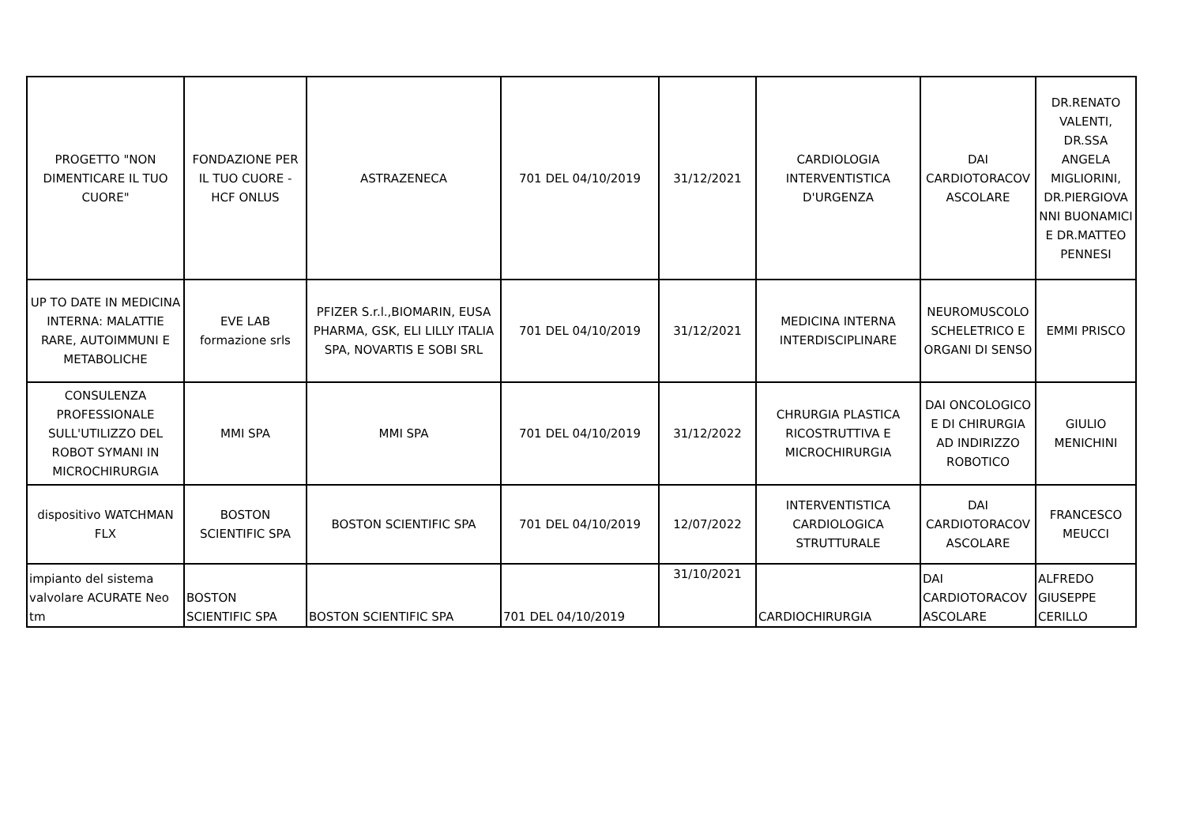| PROGETTO "NON DIMENTICARE IL TUO CUORE" | FONDAZIONE PER IL TUO CUORE - HCF ONLUS | ASTRAZENECA | 701 DEL 04/10/2019 | 31/12/2021 | CARDIOLOGIA INTERVENTISTICA D'URGENZA | DAI CARDIOTORACOV ASCOLARE | DR.RENATO VALENTI, DR.SSA ANGELA MIGLIORINI, DR.PIERGIOVA NNI BUONAMICI E DR.MATTEO PENNESI |
| UP TO DATE IN MEDICINA INTERNA: MALATTIE RARE, AUTOIMMUNI E METABOLICHE | EVE LAB formazione srls | PFIZER S.r.l.,BIOMARIN, EUSA PHARMA, GSK, ELI LILLY ITALIA SPA, NOVARTIS E SOBI SRL | 701 DEL 04/10/2019 | 31/12/2021 | MEDICINA INTERNA INTERDISCIPLINARE | NEUROMUSCOLO SCHELETRICO E ORGANI DI SENSO | EMMI PRISCO |
| CONSULENZA PROFESSIONALE SULL'UTILIZZO DEL ROBOT SYMANI IN MICROCHIRURGIA | MMI SPA | MMI SPA | 701 DEL 04/10/2019 | 31/12/2022 | CHRURGIA PLASTICA RICOSTRUTTIVA E MICROCHIRURGIA | DAI ONCOLOGICO E DI CHIRURGIA AD INDIRIZZO ROBOTICO | GIULIO MENICHINI |
| dispositivo WATCHMAN FLX | BOSTON SCIENTIFIC SPA | BOSTON SCIENTIFIC SPA | 701 DEL 04/10/2019 | 12/07/2022 | INTERVENTISTICA CARDIOLOGICA STRUTTURALE | DAI CARDIOTORACOV ASCOLARE | FRANCESCO MEUCCI |
| impianto del sistema valvolare ACURATE Neo tm | BOSTON SCIENTIFIC SPA | BOSTON SCIENTIFIC SPA | 701 DEL 04/10/2019 | 31/10/2021 | CARDIOCHIRURGIA | DAI CARDIOTORACOV ASCOLARE | ALFREDO GIUSEPPE CERILLO |